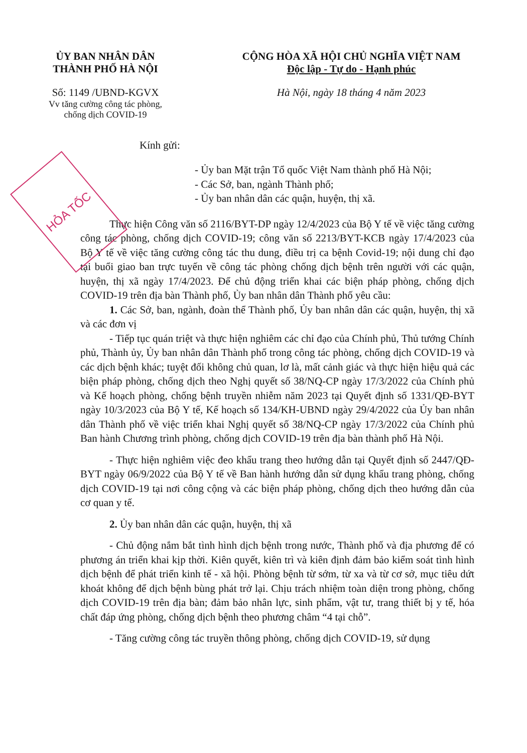ỦY BAN NHÂN DÂN
THÀNH PHỐ HÀ NỘI
Số: 1149 /UBND-KGVX
Vv tăng cường công tác phòng,
chống dịch COVID-19
CỘNG HÒA XÃ HỘI CHỦ NGHĨA VIỆT NAM
Độc lập - Tự do - Hạnh phúc
Hà Nội, ngày 18 tháng 4 năm 2023
HỎA TỐC
Kính gửi:
- Ủy ban Mặt trận Tổ quốc Việt Nam thành phố Hà Nội;
- Các Sở, ban, ngành Thành phố;
- Ủy ban nhân dân các quận, huyện, thị xã.
Thực hiện Công văn số 2116/BYT-DP ngày 12/4/2023 của Bộ Y tế về việc tăng cường công tác phòng, chống dịch COVID-19; công văn số 2213/BYT-KCB ngày 17/4/2023 của Bộ Y tế về việc tăng cường công tác thu dung, điều trị ca bệnh Covid-19; nội dung chỉ đạo tại buổi giao ban trực tuyến về công tác phòng chống dịch bệnh trên người với các quận, huyện, thị xã ngày 17/4/2023. Để chủ động triển khai các biện pháp phòng, chống dịch COVID-19 trên địa bàn Thành phố, Ủy ban nhân dân Thành phố yêu cầu:
1. Các Sở, ban, ngành, đoàn thể Thành phố, Ủy ban nhân dân các quận, huyện, thị xã và các đơn vị
- Tiếp tục quán triệt và thực hiện nghiêm các chỉ đạo của Chính phủ, Thủ tướng Chính phủ, Thành ủy, Ủy ban nhân dân Thành phố trong công tác phòng, chống dịch COVID-19 và các dịch bệnh khác; tuyệt đối không chủ quan, lơ là, mất cảnh giác và thực hiện hiệu quả các biện pháp phòng, chống dịch theo Nghị quyết số 38/NQ-CP ngày 17/3/2022 của Chính phủ và Kế hoạch phòng, chống bệnh truyền nhiễm năm 2023 tại Quyết định số 1331/QĐ-BYT ngày 10/3/2023 của Bộ Y tế, Kế hoạch số 134/KH-UBND ngày 29/4/2022 của Ủy ban nhân dân Thành phố về việc triển khai Nghị quyết số 38/NQ-CP ngày 17/3/2022 của Chính phủ Ban hành Chương trình phòng, chống dịch COVID-19 trên địa bàn thành phố Hà Nội.
- Thực hiện nghiêm việc đeo khẩu trang theo hướng dẫn tại Quyết định số 2447/QĐ-BYT ngày 06/9/2022 của Bộ Y tế về Ban hành hướng dẫn sử dụng khẩu trang phòng, chống dịch COVID-19 tại nơi công cộng và các biện pháp phòng, chống dịch theo hướng dẫn của cơ quan y tế.
2. Ủy ban nhân dân các quận, huyện, thị xã
- Chủ động nắm bắt tình hình dịch bệnh trong nước, Thành phố và địa phương để có phương án triển khai kịp thời. Kiên quyết, kiên trì và kiên định đảm bảo kiểm soát tình hình dịch bệnh để phát triển kinh tế - xã hội. Phòng bệnh từ sớm, từ xa và từ cơ sở, mục tiêu dứt khoát không để dịch bệnh bùng phát trở lại. Chịu trách nhiệm toàn diện trong phòng, chống dịch COVID-19 trên địa bàn; đảm bảo nhân lực, sinh phẩm, vật tư, trang thiết bị y tế, hóa chất đáp ứng phòng, chống dịch bệnh theo phương châm “4 tại chỗ”.
- Tăng cường công tác truyền thông phòng, chống dịch COVID-19, sử dụng